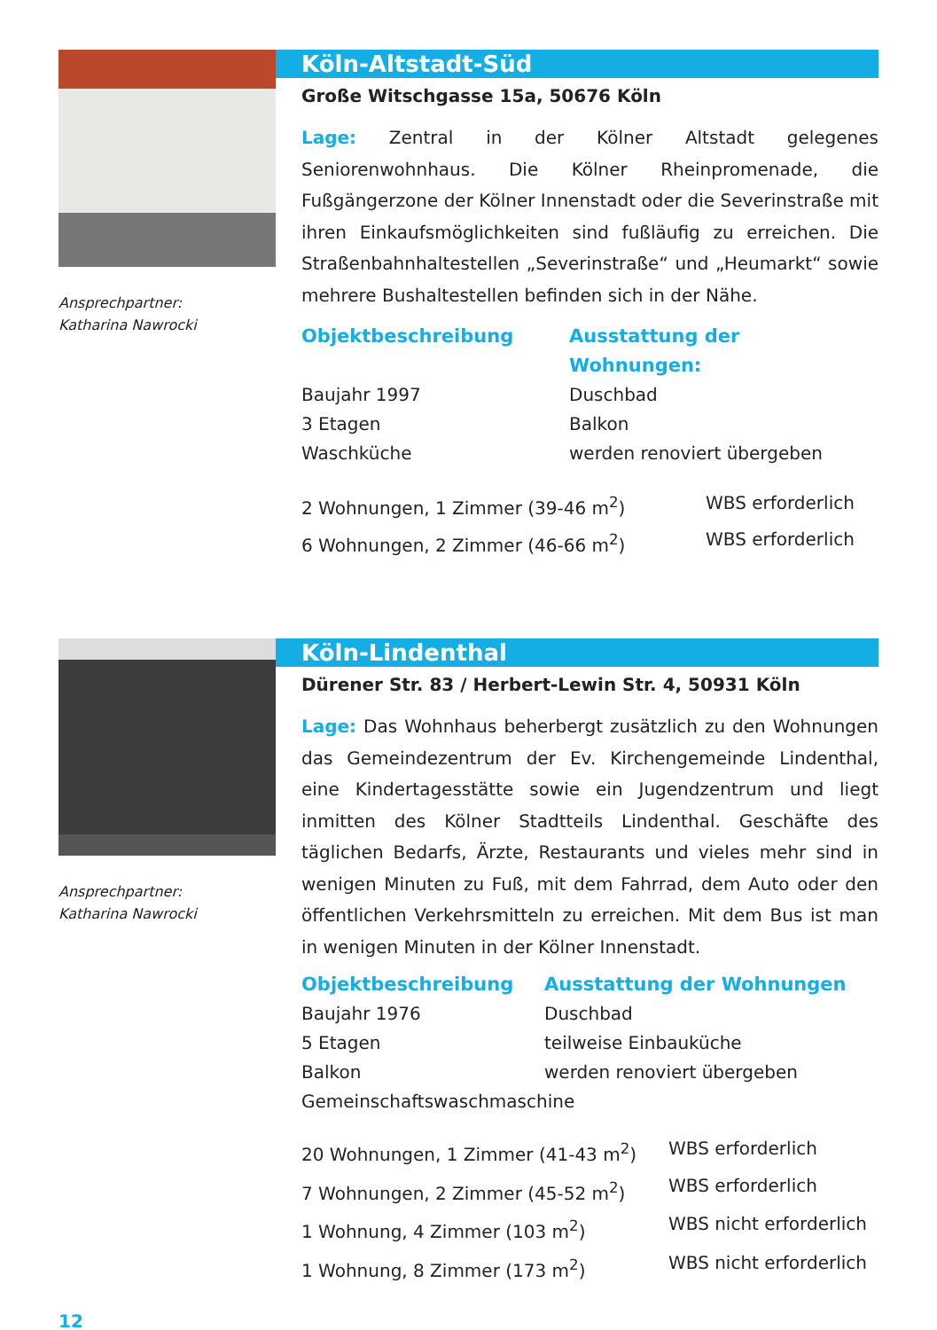Ansprechpartner:
Katharina Nawrocki
Köln-Altstadt-Süd
Große Witschgasse 15a, 50676 Köln
Lage: Zentral in der Kölner Altstadt gelegenes Seniorenwohnhaus. Die Kölner Rheinpromenade, die Fußgängerzone der Kölner Innenstadt oder die Severinstraße mit ihren Einkaufsmöglichkeiten sind fußläufig zu erreichen. Die Straßenbahnhaltestellen „Severinstraße“ und „Heumarkt“ sowie mehrere Bushaltestellen befinden sich in der Nähe.
| Objektbeschreibung | Ausstattung der Wohnungen: |
| --- | --- |
| Baujahr 1997 | Duschbad |
| 3 Etagen | Balkon |
| Waschküche | werden renoviert übergeben |
| 2 Wohnungen, 1 Zimmer (39-46 m<sup>2</sup>) | WBS erforderlich |
| 6 Wohnungen, 2 Zimmer (46-66 m<sup>2</sup>) | WBS erforderlich |
Ansprechpartner:
Katharina Nawrocki
Köln-Lindenthal
Dürener Str. 83 / Herbert-Lewin Str. 4, 50931 Köln
Lage: Das Wohnhaus beherbergt zusätzlich zu den Wohnungen das Gemeindezentrum der Ev. Kirchengemeinde Lindenthal, eine Kindertagesstätte sowie ein Jugendzentrum und liegt inmitten des Kölner Stadtteils Lindenthal. Geschäfte des täglichen Bedarfs, Ärzte, Restaurants und vieles mehr sind in wenigen Minuten zu Fuß, mit dem Fahrrad, dem Auto oder den öffentlichen Verkehrsmitteln zu erreichen. Mit dem Bus ist man in wenigen Minuten in der Kölner Innenstadt.
| Objektbeschreibung | Ausstattung der Wohnungen |
| --- | --- |
| Baujahr 1976 | Duschbad |
| 5 Etagen | teilweise Einbauküche |
| Balkon | werden renoviert übergeben |
| Gemeinschaftswaschmaschine | |
| 20 Wohnungen, 1 Zimmer (41-43 m<sup>2</sup>) | WBS erforderlich |
| 7 Wohnungen, 2 Zimmer (45-52 m<sup>2</sup>) | WBS erforderlich |
| 1 Wohnung, 4 Zimmer (103 m<sup>2</sup>) | WBS nicht erforderlich |
| 1 Wohnung, 8 Zimmer (173 m<sup>2</sup>) | WBS nicht erforderlich |
12